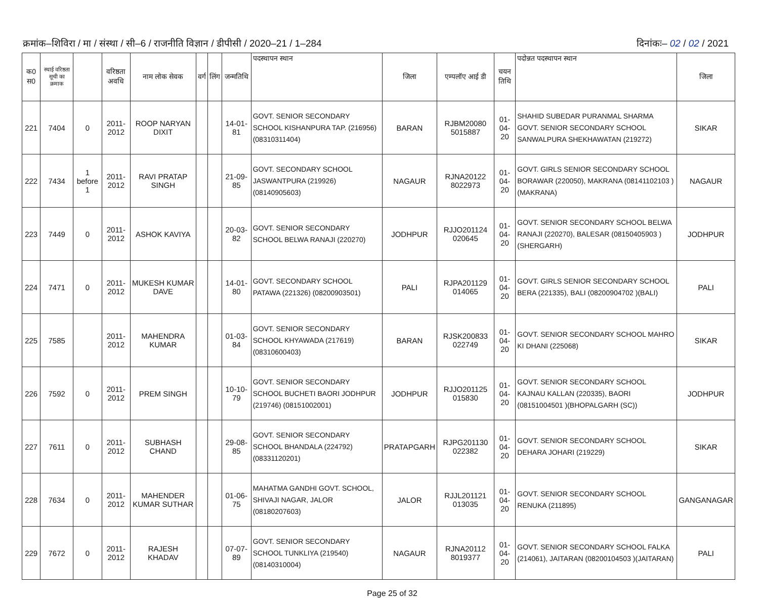क्रमांक–शिविरा / मा / संस्था / सी–6 / राजनीति विज्ञान / डीपीसी / 2020–21 / 1–284
दिनांकः– 02 / 02 / 2021
| क0 स0 | स्थाई वरिष्ठता सूची का क्रमाक | | वरिष्ठता अवधि | नाम लोक सेवक | वर्ग | लिंग | जन्मतिथि | पदस्थापन स्थान | जिला | एम्पलॉए आई डी | चयन तिथि | पदोन्नत पदस्थापन स्थान | जिला |
| --- | --- | --- | --- | --- | --- | --- | --- | --- | --- | --- | --- | --- | --- |
| 221 | 7404 | 0 | 2011-2012 | ROOP NARYAN DIXIT | | | 14-01-81 | GOVT. SENIOR SECONDARY SCHOOL KISHANPURA TAP. (216956) (08310311404) | BARAN | RJBM20080 5015887 | 01-04-20 | SHAHID SUBEDAR PURANMAL SHARMA GOVT. SENIOR SECONDARY SCHOOL SANWALPURA SHEKHAWATAN (219272) | SIKAR |
| 222 | 7434 | 1 before 1 | 2011-2012 | RAVI PRATAP SINGH | | | 21-09-85 | GOVT. SECONDARY SCHOOL JASWANTPURA (219926) (08140905603) | NAGAUR | RJNA20122 8022973 | 01-04-20 | GOVT. GIRLS SENIOR SECONDARY SCHOOL BORAWAR (220050), MAKRANA (08141102103 )(MAKRANA) | NAGAUR |
| 223 | 7449 | 0 | 2011-2012 | ASHOK KAVIYA | | | 20-03-82 | GOVT. SENIOR SECONDARY SCHOOL BELWA RANAJI (220270) | JODHPUR | RJJO201124 020645 | 01-04-20 | GOVT. SENIOR SECONDARY SCHOOL BELWA RANAJI (220270), BALESAR (08150405903 )(SHERGARH) | JODHPUR |
| 224 | 7471 | 0 | 2011-2012 | MUKESH KUMAR DAVE | | | 14-01-80 | GOVT. SECONDARY SCHOOL PATAWA (221326) (08200903501) | PALI | RJPA201129 014065 | 01-04-20 | GOVT. GIRLS SENIOR SECONDARY SCHOOL BERA (221335), BALI (08200904702 )(BALI) | PALI |
| 225 | 7585 | | 2011-2012 | MAHENDRA KUMAR | | | 01-03-84 | GOVT. SENIOR SECONDARY SCHOOL KHYAWADA (217619) (08310600403) | BARAN | RJSK200833 022749 | 01-04-20 | GOVT. SENIOR SECONDARY SCHOOL MAHRO KI DHANI (225068) | SIKAR |
| 226 | 7592 | 0 | 2011-2012 | PREM SINGH | | | 10-10-79 | GOVT. SENIOR SECONDARY SCHOOL BUCHETI BAORI JODHPUR (219746) (08151002001) | JODHPUR | RJJO201125 015830 | 01-04-20 | GOVT. SENIOR SECONDARY SCHOOL KAJNAU KALLAN (220335), BAORI (08151004501 )(BHOPALGARH (SC)) | JODHPUR |
| 227 | 7611 | 0 | 2011-2012 | SUBHASH CHAND | | | 29-08-85 | GOVT. SENIOR SECONDARY SCHOOL BHANDALA (224792) (08331120201) | PRATAPGARH | RJPG201130 022382 | 01-04-20 | GOVT. SENIOR SECONDARY SCHOOL DEHARA JOHARI (219229) | SIKAR |
| 228 | 7634 | 0 | 2011-2012 | MAHENDER KUMAR SUTHAR | | | 01-06-75 | MAHATMA GANDHI GOVT. SCHOOL, SHIVAJI NAGAR, JALOR (08180207603) | JALOR | RJJL201121 013035 | 01-04-20 | GOVT. SENIOR SECONDARY SCHOOL RENUKA (211895) | GANGANAGAR |
| 229 | 7672 | 0 | 2011-2012 | RAJESH KHADAV | | | 07-07-89 | GOVT. SENIOR SECONDARY SCHOOL TUNKLIYA (219540) (08140310004) | NAGAUR | RJNA20112 8019377 | 01-04-20 | GOVT. SENIOR SECONDARY SCHOOL FALKA (214061), JAITARAN (08200104503 )(JAITARAN) | PALI |
Page 25 of 32